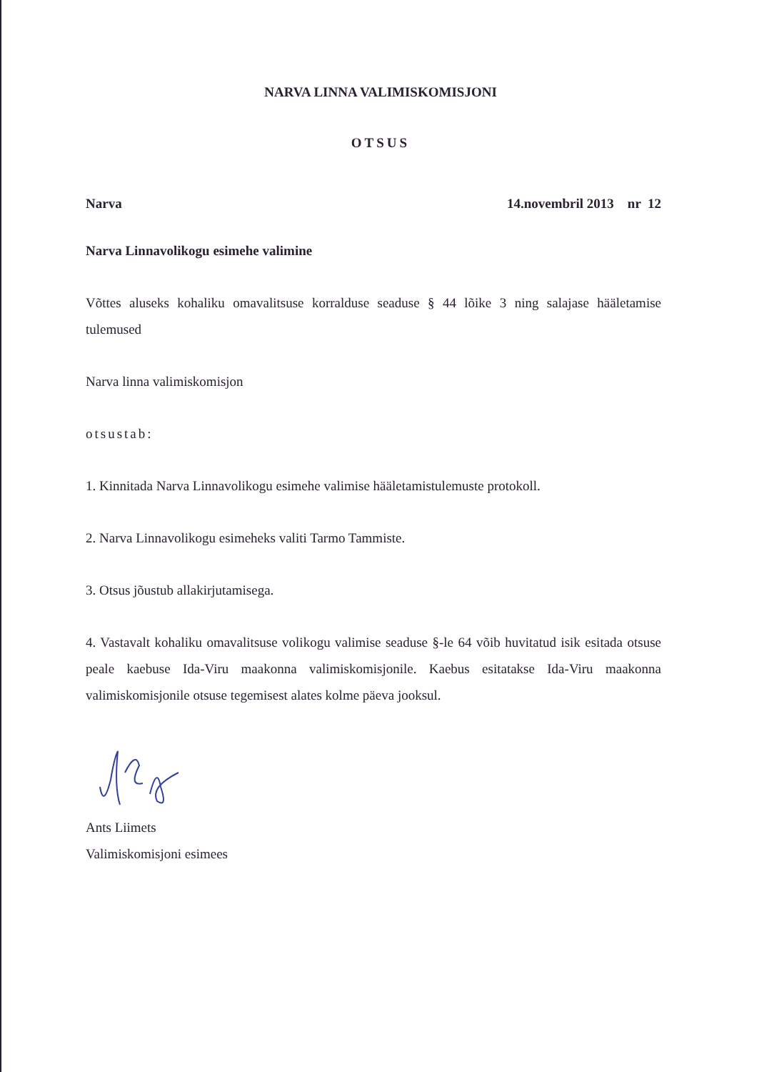NARVA LINNA VALIMISKOMISJONI
OTSUS
Narva 14.novembril 2013 nr 12
Narva Linnavolikogu esimehe valimine
Võttes aluseks kohaliku omavalitsuse korralduse seaduse § 44 lõike 3 ning salajase hääletamise tulemused
Narva linna valimiskomisjon
otsustab:
1. Kinnitada Narva Linnavolikogu esimehe valimise hääletamistulemuste protokoll.
2. Narva Linnavolikogu esimeheks valiti Tarmo Tammiste.
3. Otsus jõustub allakirjutamisega.
4. Vastavalt kohaliku omavalitsuse volikogu valimise seaduse §-le 64 võib huvitatud isik esitada otsuse peale kaebuse Ida-Viru maakonna valimiskomisjonile. Kaebus esitatakse Ida-Viru maakonna valimiskomisjonile otsuse tegemisest alates kolme päeva jooksul.
Ants Liimets
Valimiskomisjoni esimees